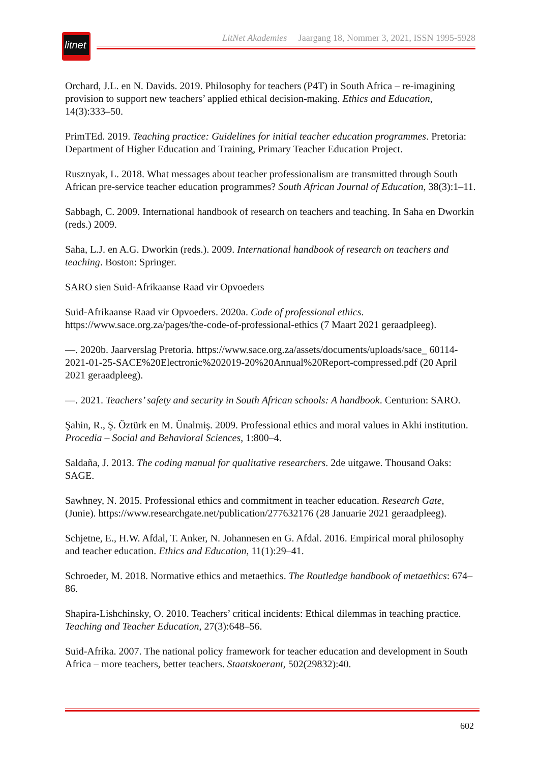litnet
LitNet Akademies Jaargang 18, Nommer 3, 2021, ISSN 1995-5928
Orchard, J.L. en N. Davids. 2019. Philosophy for teachers (P4T) in South Africa – re-imagining provision to support new teachers’ applied ethical decision-making. Ethics and Education, 14(3):333–50.
PrimTEd. 2019. Teaching practice: Guidelines for initial teacher education programmes. Pretoria: Department of Higher Education and Training, Primary Teacher Education Project.
Rusznyak, L. 2018. What messages about teacher professionalism are transmitted through South African pre-service teacher education programmes? South African Journal of Education, 38(3):1–11.
Sabbagh, C. 2009. International handbook of research on teachers and teaching. In Saha en Dworkin (reds.) 2009.
Saha, L.J. en A.G. Dworkin (reds.). 2009. International handbook of research on teachers and teaching. Boston: Springer.
SARO sien Suid-Afrikaanse Raad vir Opvoeders
Suid-Afrikaanse Raad vir Opvoeders. 2020a. Code of professional ethics. https://www.sace.org.za/pages/the-code-of-professional-ethics (7 Maart 2021 geraadpleeg).
—. 2020b. Jaarverslag Pretoria. https://www.sace.org.za/assets/documents/uploads/sace_ 60114-2021-01-25-SACE%20Electronic%202019-20%20Annual%20Report-compressed.pdf (20 April 2021 geraadpleeg).
—. 2021. Teachers’ safety and security in South African schools: A handbook. Centurion: SARO.
Şahin, R., Ş. Öztürk en M. Ünalmiş. 2009. Professional ethics and moral values in Akhi institution. Procedia – Social and Behavioral Sciences, 1:800–4.
Saldaña, J. 2013. The coding manual for qualitative researchers. 2de uitgawe. Thousand Oaks: SAGE.
Sawhney, N. 2015. Professional ethics and commitment in teacher education. Research Gate, (Junie). https://www.researchgate.net/publication/277632176 (28 Januarie 2021 geraadpleeg).
Schjetne, E., H.W. Afdal, T. Anker, N. Johannesen en G. Afdal. 2016. Empirical moral philosophy and teacher education. Ethics and Education, 11(1):29–41.
Schroeder, M. 2018. Normative ethics and metaethics. The Routledge handbook of metaethics: 674–86.
Shapira-Lishchinsky, O. 2010. Teachers’ critical incidents: Ethical dilemmas in teaching practice. Teaching and Teacher Education, 27(3):648–56.
Suid-Afrika. 2007. The national policy framework for teacher education and development in South Africa – more teachers, better teachers. Staatskoerant, 502(29832):40.
602